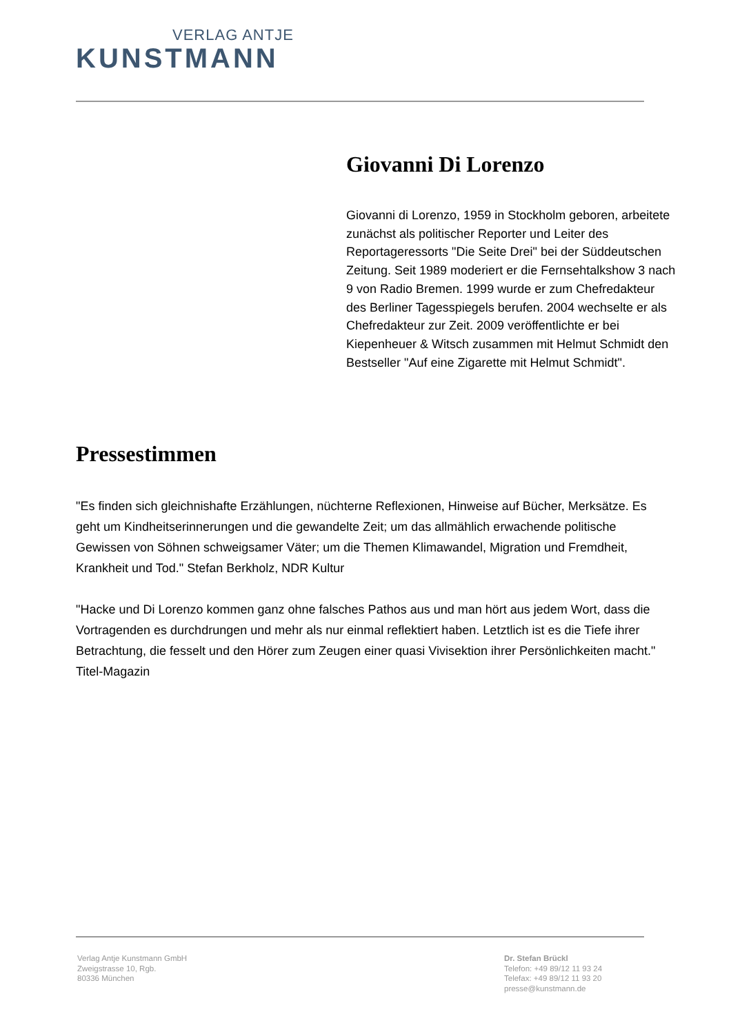VERLAG ANTJE
KUNSTMANN
Giovanni Di Lorenzo
Giovanni di Lorenzo, 1959 in Stockholm geboren, arbeitete zunächst als politischer Reporter und Leiter des Reportageressorts "Die Seite Drei" bei der Süddeutschen Zeitung. Seit 1989 moderiert er die Fernsehtalkshow 3 nach 9 von Radio Bremen. 1999 wurde er zum Chefredakteur des Berliner Tagesspiegels berufen. 2004 wechselte er als Chefredakteur zur Zeit. 2009 veröffentlichte er bei Kiepenheuer & Witsch zusammen mit Helmut Schmidt den Bestseller "Auf eine Zigarette mit Helmut Schmidt".
Pressestimmen
"Es finden sich gleichnishafte Erzählungen, nüchterne Reflexionen, Hinweise auf Bücher, Merksätze. Es geht um Kindheitserinnerungen und die gewandelte Zeit; um das allmählich erwachende politische Gewissen von Söhnen schweigsamer Väter; um die Themen Klimawandel, Migration und Fremdheit, Krankheit und Tod." Stefan Berkholz, NDR Kultur
"Hacke und Di Lorenzo kommen ganz ohne falsches Pathos aus und man hört aus jedem Wort, dass die Vortragenden es durchdrungen und mehr als nur einmal reflektiert haben. Letztlich ist es die Tiefe ihrer Betrachtung, die fesselt und den Hörer zum Zeugen einer quasi Vivisektion ihrer Persönlichkeiten macht." Titel-Magazin
Verlag Antje Kunstmann GmbH
Zweigstrasse 10, Rgb.
80336 München
Dr. Stefan Brückl
Telefon: +49 89/12 11 93 24
Telefax: +49 89/12 11 93 20
presse@kunstmann.de